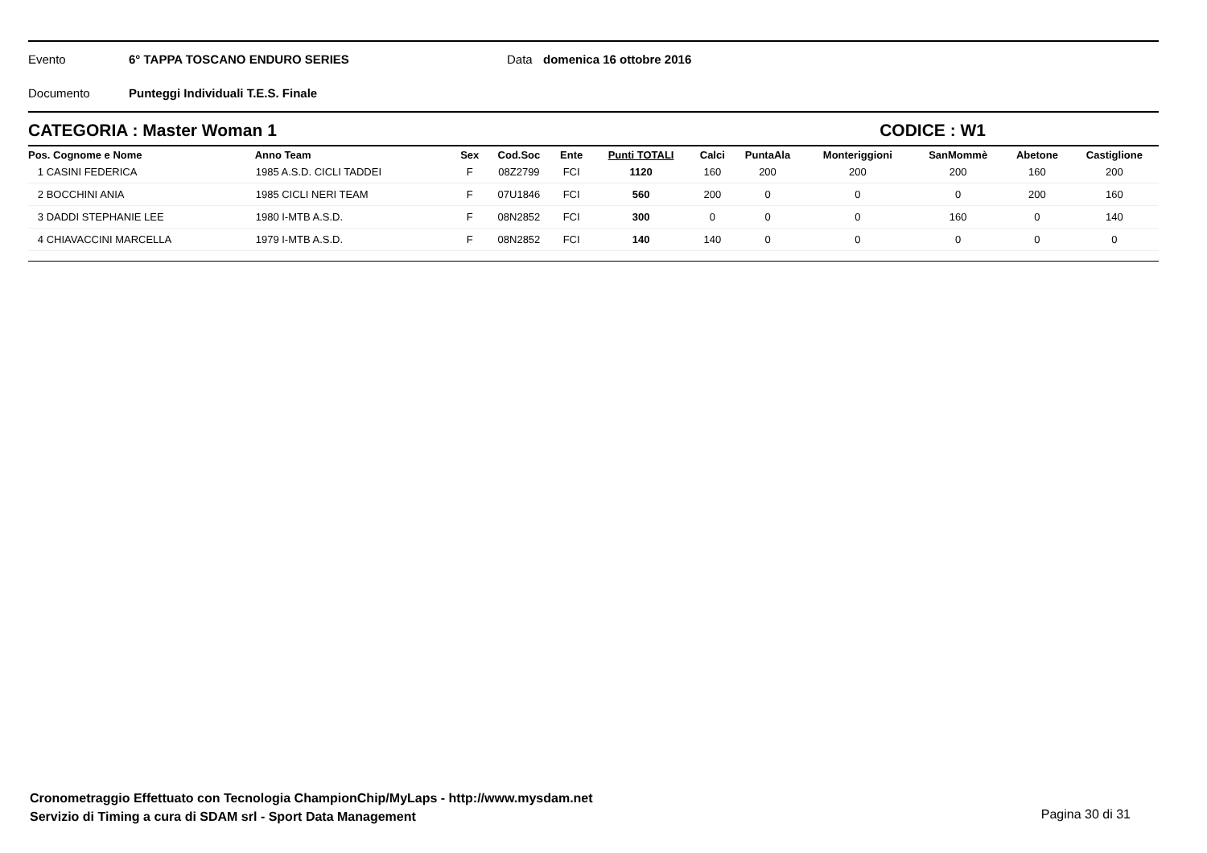Evento 6° TAPPA TOSCANO ENDURO SERIES Data domenica 16 ottobre 2016
Documento Punteggi Individuali T.E.S. Finale
CATEGORIA : Master Woman 1 CODICE : W1
| Pos. Cognome e Nome | Anno Team | Sex | Cod.Soc | Ente | Punti TOTALI | Calci | PuntaAla | Monteriggioni | SanMommè | Abetone | Castiglione |
| --- | --- | --- | --- | --- | --- | --- | --- | --- | --- | --- | --- |
| 1 CASINI FEDERICA | 1985 A.S.D. CICLI TADDEI | F | 08Z2799 | FCI | 1120 | 160 | 200 | 200 | 200 | 160 | 200 |
| 2 BOCCHINI ANIA | 1985 CICLI NERI TEAM | F | 07U1846 | FCI | 560 | 200 | 0 | 0 | 0 | 200 | 160 |
| 3 DADDI STEPHANIE LEE | 1980 I-MTB A.S.D. | F | 08N2852 | FCI | 300 | 0 | 0 | 0 | 160 | 0 | 140 |
| 4 CHIAVACCINI MARCELLA | 1979 I-MTB A.S.D. | F | 08N2852 | FCI | 140 | 140 | 0 | 0 | 0 | 0 | 0 |
Cronometraggio Effettuato con Tecnologia ChampionChip/MyLaps - http://www.mysdam.net
Servizio di Timing a cura di SDAM srl - Sport Data Management
Pagina 30 di 31